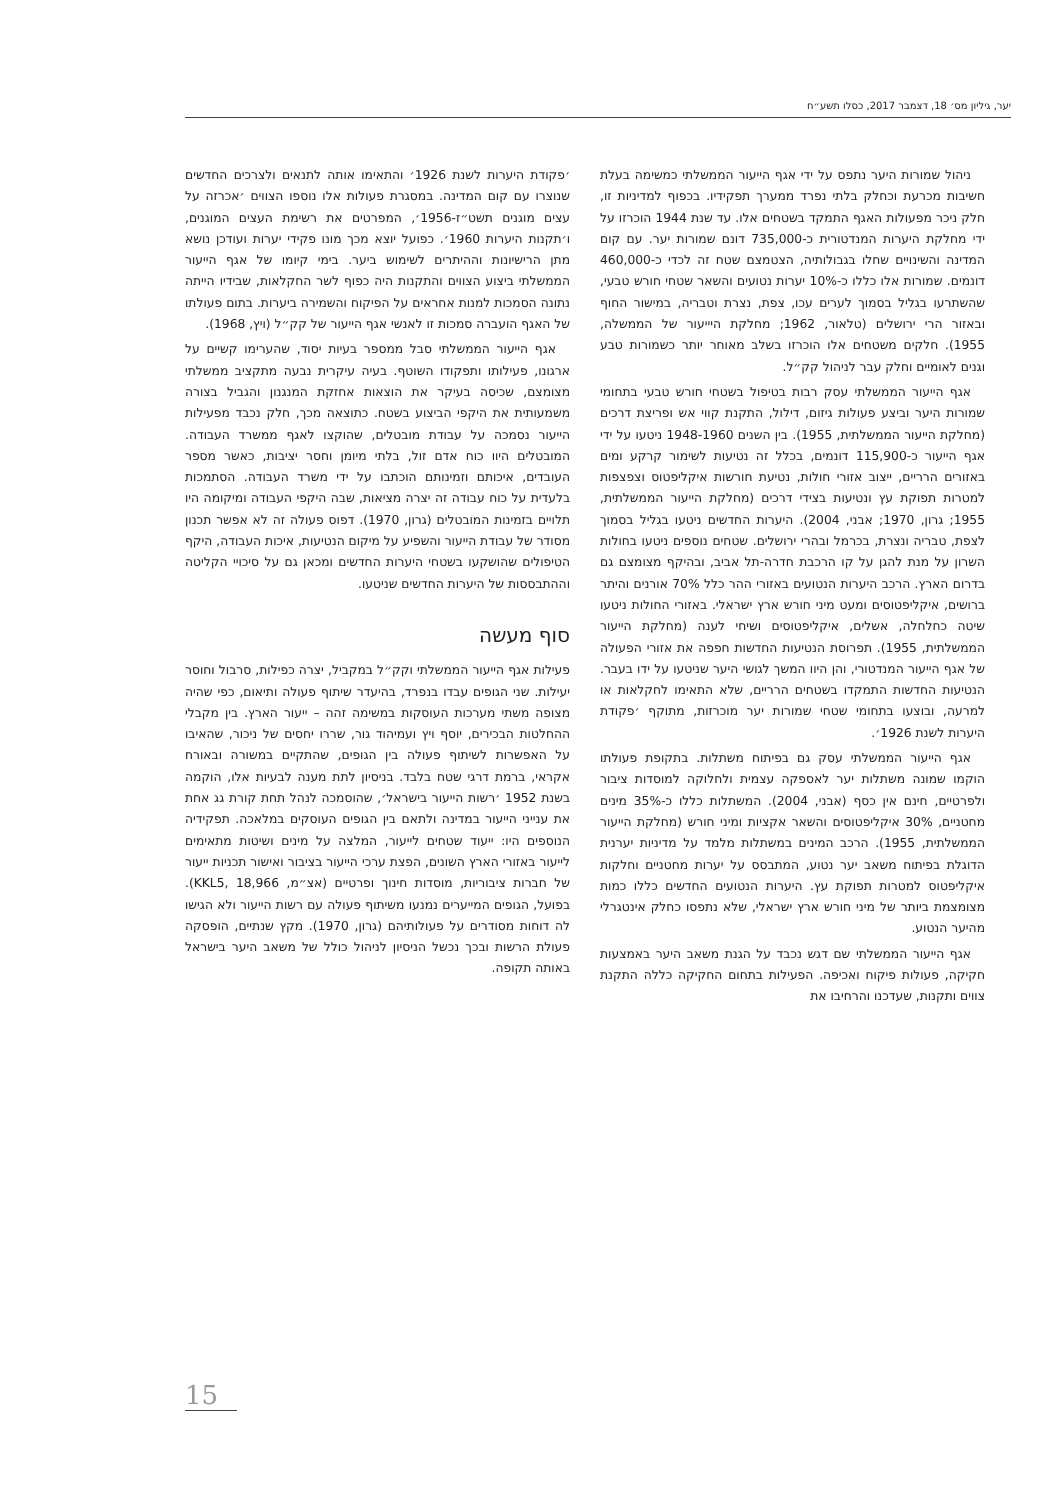יער, גיליון מס׳ 18, דצמבר 2017, כסלו תשע״ח
ניהול שמורות היער נתפס על ידי אגף הייעור הממשלתי כמשימה בעלת חשיבות מכרעת וכחלק בלתי נפרד ממערך תפקידיו. בכפוף למדיניות זו, חלק ניכר מפעולות האגף התמקד בשטחים אלו. עד שנת 1944 הוכרזו על ידי מחלקת היערות המנדטורית כ-735,000 דונם שמורות יער. עם קום המדינה והשינויים שחלו בגבולותיה, הצטמצם שטח זה לכדי כ-460,000 דונמים. שמורות אלו כללו כ-10% יערות נטועים והשאר שטחי חורש טבעי, שהשתרעו בגליל בסמוך לערים עכו, צפת, נצרת וטבריה, במישור החוף ובאזור הרי ירושלים (טלאור, 1962; מחלקת היייעור של הממשלה, 1955). חלקים משטחים אלו הוכרזו בשלב מאוחר יותר כשמורות טבע וגנים לאומיים וחלק עבר לניהול קק״ל.
אגף הייעור הממשלתי עסק רבות בטיפול בשטחי חורש טבעי בתחומי שמורות היער וביצע פעולות גיזום, דילול, התקנת קווי אש ופריצת דרכים (מחלקת הייעור הממשלתית, 1955). בין השנים 1948-1960 ניטעו על ידי אגף הייעור כ-115,900 דונמים, בכלל זה נטיעות לשימור קרקע ומים באזורים הרריים, ייצוב אזורי חולות, נטיעת חורשות איקליפטוס וצפצפות למטרות תפוקת עץ ונטיעות בצידי דרכים (מחלקת הייעור הממשלתית, 1955; גרון, 1970; אבני, 2004). היערות החדשים ניטעו בגליל בסמוך לצפת, טבריה ונצרת, בכרמל ובהרי ירושלים. שטחים נוספים ניטעו בחולות השרון על מנת להגן על קו הרכבת חדרה-תל אביב, ובהיקף מצומצם גם בדרום הארץ. הרכב היערות הנטועים באזורי ההר כלל 70% אורנים והיתר ברושים, איקליפטוסים ומעט מיני חורש ארץ ישראלי. באזורי החולות ניטעו שיטה כחלחלה, אשלים, איקליפטוסים ושיחי לענה (מחלקת הייעור הממשלתית, 1955). תפרוסת הנטיעות החדשות חפפה את אזורי הפעולה של אגף הייעור המנדטורי, והן היוו המשך לגושי היער שניטעו על ידו בעבר. הנטיעות החדשות התמקדו בשטחים הרריים, שלא התאימו לחקלאות או למרעה, ובוצעו בתחומי שטחי שמורות יער מוכרזות, מתוקף ׳פקודת היערות לשנת 1926׳.
אגף הייעור הממשלתי עסק גם בפיתוח משתלות. בתקופת פעולתו הוקמו שמונה משתלות יער לאספקה עצמית ולחלוקה למוסדות ציבור ולפרטיים, חינם אין כסף (אבני, 2004). המשתלות כללו כ-35% מינים מחטניים, 30% איקליפטוסים והשאר אקציות ומיני חורש (מחלקת הייעור הממשלתית, 1955). הרכב המינים במשתלות מלמד על מדיניות יערנית הדוגלת בפיתוח משאב יער נטוע, המתבסס על יערות מחטניים וחלקות איקליפטוס למטרות תפוקת עץ. היערות הנטועים החדשים כללו כמות מצומצמת ביותר של מיני חורש ארץ ישראלי, שלא נתפסו כחלק אינטגרלי מהיער הנטוע.
אגף הייעור הממשלתי שם דגש נכבד על הגנת משאב היער באמצעות חקיקה, פעולות פיקוח ואכיפה. הפעילות בתחום החקיקה כללה התקנת צווים ותקנות, שעדכנו והרחיבו את
׳פקודת היערות לשנת 1926׳ והתאימו אותה לתנאים ולצרכים החדשים שנוצרו עם קום המדינה. במסגרת פעולות אלו נוספו הצווים ׳אכרזה על עצים מוגנים תשט״ז-1956׳, המפרטים את רשימת העצים המוגנים, ו׳תקנות היערות 1960׳. כפועל יוצא מכך מונו פקידי יערות ועודכן נושא מתן הרישיונות וההיתרים לשימוש ביער. בימי קיומו של אגף הייעור הממשלתי ביצוע הצווים והתקנות היה כפוף לשר החקלאות, שבידיו הייתה נתונה הסמכות למנות אחראים על הפיקוח והשמירה ביערות. בתום פעולתו של האגף הועברה סמכות זו לאנשי אגף הייעור של קק״ל (ויץ, 1968).
אגף הייעור הממשלתי סבל ממספר בעיות יסוד, שהערימו קשיים על ארגונו, פעילותו ותפקודו השוטף. בעיה עיקרית נבעה מתקציב ממשלתי מצומצם, שכיסה בעיקר את הוצאות אחזקת המנגנון והגביל בצורה משמעותית את היקפי הביצוע בשטח. כתוצאה מכך, חלק נכבד מפעילות הייעור נסמכה על עבודת מובטלים, שהוקצו לאגף ממשרד העבודה. המובטלים היוו כוח אדם זול, בלתי מיומן וחסר יציבות, כאשר מספר העובדים, איכותם וזמינותם הוכתבו על ידי משרד העבודה. הסתמכות בלעדית על כוח עבודה זה יצרה מציאות, שבה היקפי העבודה ומיקומה היו תלויים בזמינות המובטלים (גרון, 1970). דפוס פעולה זה לא אפשר תכנון מסודר של עבודת הייעור והשפיע על מיקום הנטיעות, איכות העבודה, היקף הטיפולים שהושקעו בשטחי היערות החדשים ומכאן גם על סיכויי הקליטה וההתבססות של היערות החדשים שניטעו.
סוף מעשה
פעילות אגף הייעור הממשלתי וקק״ל במקביל, יצרה כפילות, סרבול וחוסר יעילות. שני הגופים עבדו בנפרד, בהיעדר שיתוף פעולה ותיאום, כפי שהיה מצופה משתי מערכות העוסקות במשימה זהה – ייעור הארץ. בין מקבלי ההחלטות הבכירים, יוסף ויץ ועמיהוד גור, שררו יחסים של ניכור, שהאיבו על האפשרות לשיתוף פעולה בין הגופים, שהתקיים במשורה ובאורח אקראי, ברמת דרגי שטח בלבד. בניסיון לתת מענה לבעיות אלו, הוקמה בשנת 1952 ׳רשות הייעור בישראל׳, שהוסמכה לנהל תחת קורת גג אחת את ענייני הייעור במדינה ולתאם בין הגופים העוסקים במלאכה. תפקידיה הנוספים היו: ייעוד שטחים לייעור, המלצה על מינים ושיטות מתאימים לייעור באזורי הארץ השונים, הפצת ערכי הייעור בציבור ואישור תכניות ייעור של חברות ציבוריות, מוסדות חינוך ופרטיים (אצ״מ, KKL5, 18,966). בפועל, הגופים המייערים נמנעו משיתוף פעולה עם רשות הייעור ולא הגישו לה דוחות מסודרים על פעולותיהם (גרון, 1970). מקץ שנתיים, הופסקה פעולת הרשות ובכך נכשל הניסיון לניהול כולל של משאב היער בישראל באותה תקופה.
15